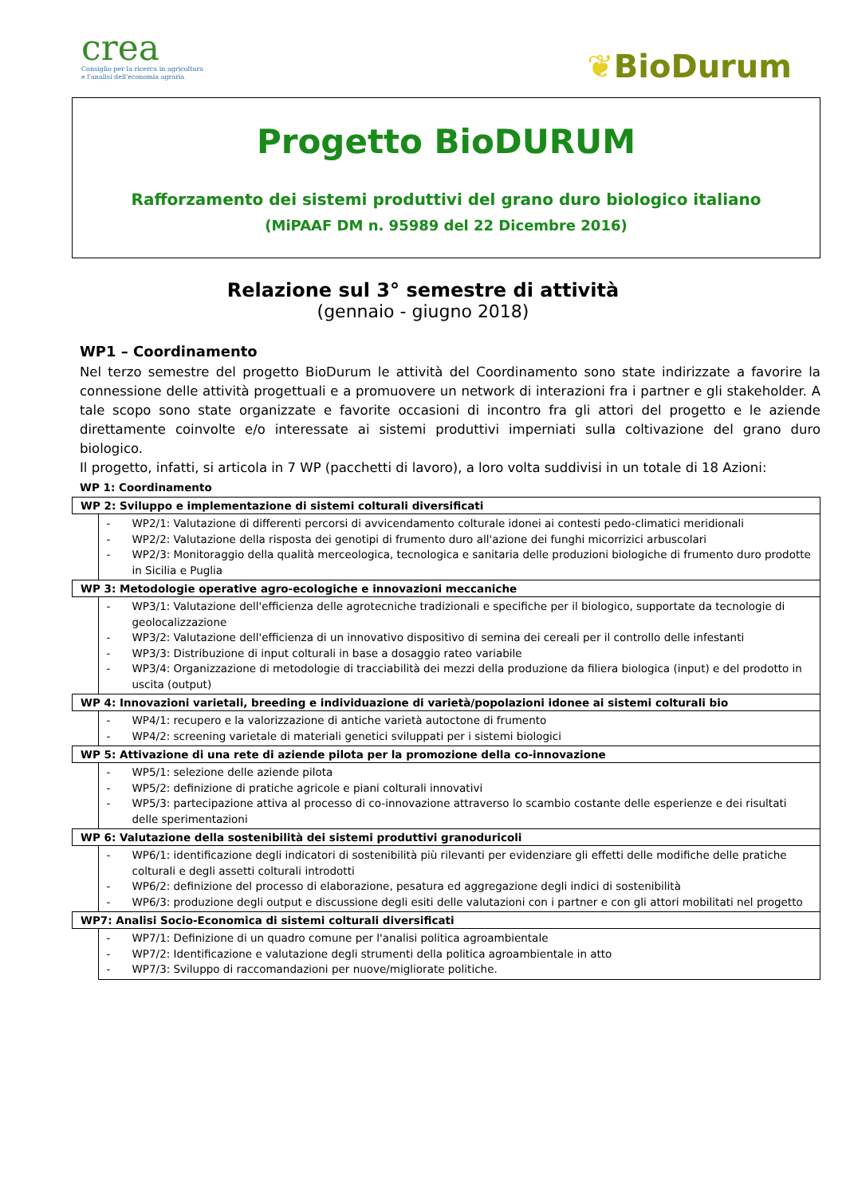crea
Consiglio per la ricerca in agricoltura
e l'analisi dell'economia agraria
❦BioDurum
Progetto BioDURUM
Rafforzamento dei sistemi produttivi del grano duro biologico italiano
(MiPAAF DM n. 95989 del 22 Dicembre 2016)
Relazione sul 3° semestre di attività
(gennaio - giugno 2018)
WP1 – Coordinamento
Nel terzo semestre del progetto BioDurum le attività del Coordinamento sono state indirizzate a favorire la connessione delle attività progettuali e a promuovere un network di interazioni fra i partner e gli stakeholder. A tale scopo sono state organizzate e favorite occasioni di incontro fra gli attori del progetto e le aziende direttamente coinvolte e/o interessate ai sistemi produttivi imperniati sulla coltivazione del grano duro biologico.
Il progetto, infatti, si articola in 7 WP (pacchetti di lavoro), a loro volta suddivisi in un totale di 18 Azioni:
WP 1: Coordinamento
| WP 2: Sviluppo e implementazione di sistemi colturali diversificati | |
| --- | --- |
| | - WP2/1: Valutazione di differenti percorsi di avvicendamento colturale idonei ai contesti pedo-climatici meridionali - WP2/2: Valutazione della risposta dei genotipi di frumento duro all'azione dei funghi micorrizici arbuscolari - WP2/3: Monitoraggio della qualità merceologica, tecnologica e sanitaria delle produzioni biologiche di frumento duro prodotte in Sicilia e Puglia |
| WP 3: Metodologie operative agro-ecologiche e innovazioni meccaniche | |
| | - WP3/1: Valutazione dell'efficienza delle agrotecniche tradizionali e specifiche per il biologico, supportate da tecnologie di geolocalizzazione - WP3/2: Valutazione dell'efficienza di un innovativo dispositivo di semina dei cereali per il controllo delle infestanti - WP3/3: Distribuzione di input colturali in base a dosaggio rateo variabile - WP3/4: Organizzazione di metodologie di tracciabilità dei mezzi della produzione da filiera biologica (input) e del prodotto in uscita (output) |
| WP 4: Innovazioni varietali, breeding e individuazione di varietà/popolazioni idonee ai sistemi colturali bio | |
| | - WP4/1: recupero e la valorizzazione di antiche varietà autoctone di frumento - WP4/2: screening varietale di materiali genetici sviluppati per i sistemi biologici |
| WP 5: Attivazione di una rete di aziende pilota per la promozione della co-innovazione | |
| | - WP5/1: selezione delle aziende pilota - WP5/2: definizione di pratiche agricole e piani colturali innovativi - WP5/3: partecipazione attiva al processo di co-innovazione attraverso lo scambio costante delle esperienze e dei risultati delle sperimentazioni |
| WP 6: Valutazione della sostenibilità dei sistemi produttivi granoduricoli | |
| | - WP6/1: identificazione degli indicatori di sostenibilità più rilevanti per evidenziare gli effetti delle modifiche delle pratiche colturali e degli assetti colturali introdotti - WP6/2: definizione del processo di elaborazione, pesatura ed aggregazione degli indici di sostenibilità - WP6/3: produzione degli output e discussione degli esiti delle valutazioni con i partner e con gli attori mobilitati nel progetto |
| WP7: Analisi Socio-Economica di sistemi colturali diversificati | |
| | - WP7/1: Definizione di un quadro comune per l'analisi politica agroambientale - WP7/2: Identificazione e valutazione degli strumenti della politica agroambientale in atto - WP7/3: Sviluppo di raccomandazioni per nuove/migliorate politiche. |